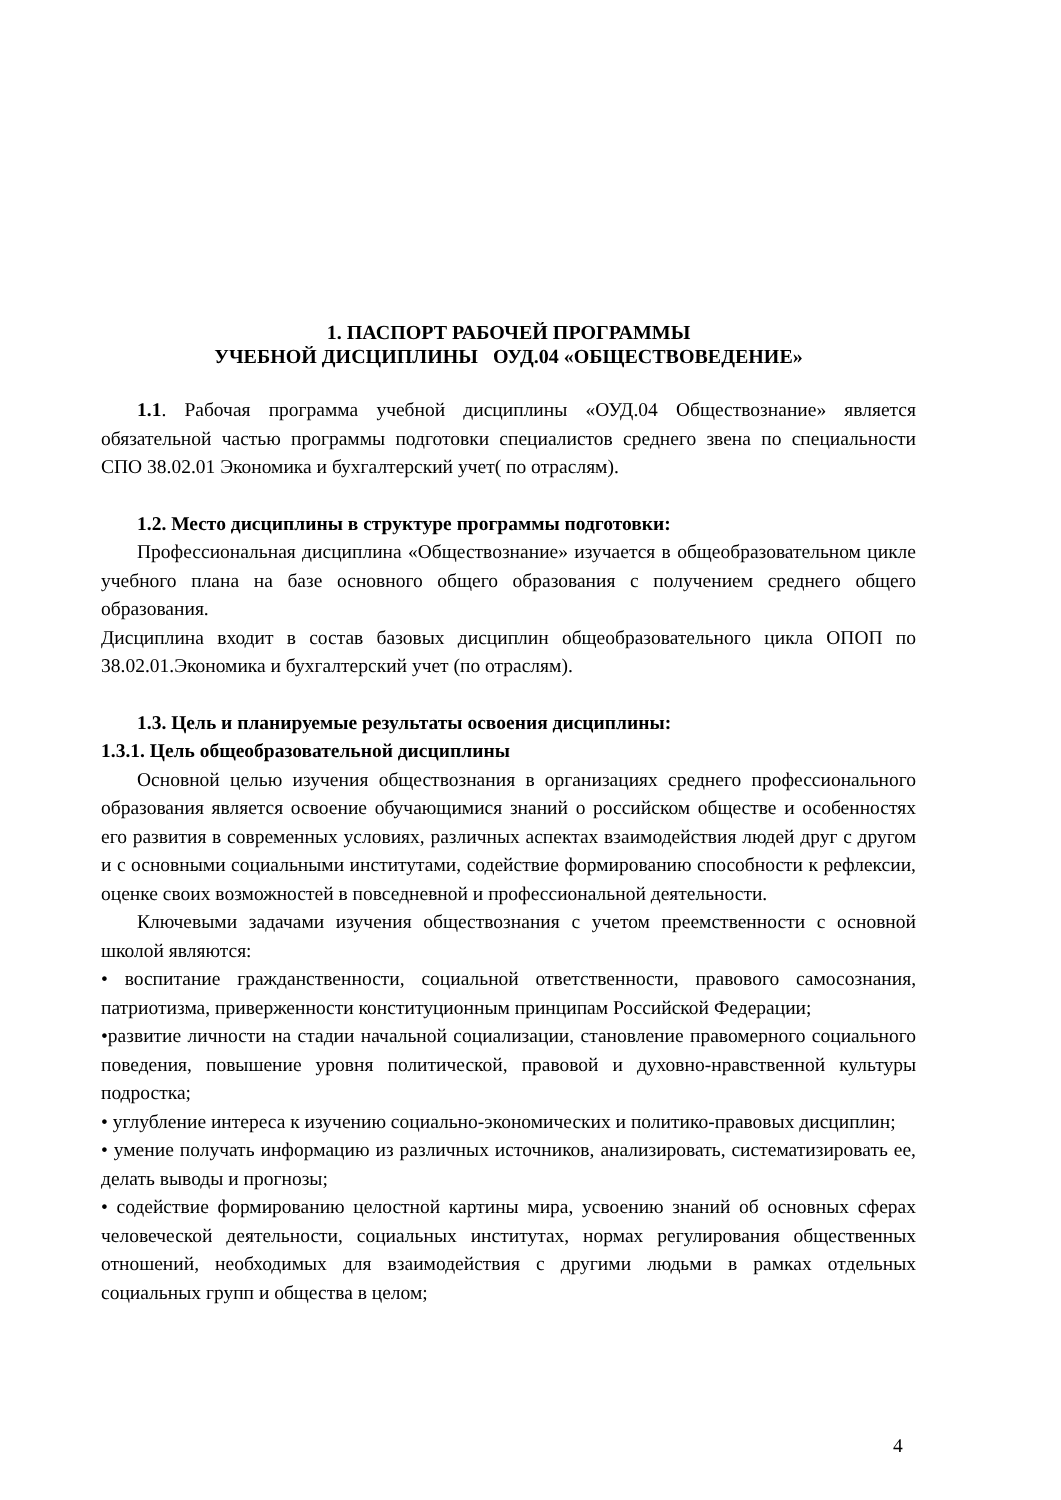1. ПАСПОРТ РАБОЧЕЙ ПРОГРАММЫ
УЧЕБНОЙ ДИСЦИПЛИНЫ ОУД.04 «ОБЩЕСТВОВЕДЕНИЕ»
1.1. Рабочая программа учебной дисциплины «ОУД.04 Обществознание» является обязательной частью программы подготовки специалистов среднего звена по специальности СПО 38.02.01 Экономика и бухгалтерский учет( по отраслям).
1.2. Место дисциплины в структуре программы подготовки:
Профессиональная дисциплина «Обществознание» изучается в общеобразовательном цикле учебного плана на базе основного общего образования с получением среднего общего образования.
Дисциплина входит в состав базовых дисциплин общеобразовательного цикла ОПОП по 38.02.01.Экономика и бухгалтерский учет (по отраслям).
1.3. Цель и планируемые результаты освоения дисциплины:
1.3.1. Цель общеобразовательной дисциплины
Основной целью изучения обществознания в организациях среднего профессионального образования является освоение обучающимися знаний о российском обществе и особенностях его развития в современных условиях, различных аспектах взаимодействия людей друг с другом и с основными социальными институтами, содействие формированию способности к рефлексии, оценке своих возможностей в повседневной и профессиональной деятельности.
Ключевыми задачами изучения обществознания с учетом преемственности с основной школой являются:
• воспитание гражданственности, социальной ответственности, правового самосознания, патриотизма, приверженности конституционным принципам Российской Федерации;
•развитие личности на стадии начальной социализации, становление правомерного социального поведения, повышение уровня политической, правовой и духовно-нравственной культуры подростка;
• углубление интереса к изучению социально-экономических и политико-правовых дисциплин;
• умение получать информацию из различных источников, анализировать, систематизировать ее, делать выводы и прогнозы;
• содействие формированию целостной картины мира, усвоению знаний об основных сферах человеческой деятельности, социальных институтах, нормах регулирования общественных отношений, необходимых для взаимодействия с другими людьми в рамках отдельных социальных групп и общества в целом;
4